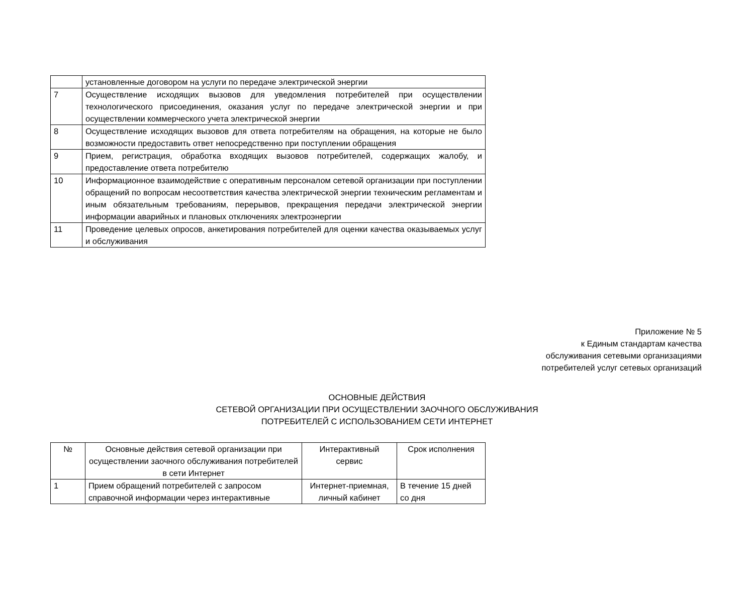| | установленные договором на услуги по передаче электрической энергии |
| 7 | Осуществление исходящих вызовов для уведомления потребителей при осуществлении технологического присоединения, оказания услуг по передаче электрической энергии и при осуществлении коммерческого учета электрической энергии |
| 8 | Осуществление исходящих вызовов для ответа потребителям на обращения, на которые не было возможности предоставить ответ непосредственно при поступлении обращения |
| 9 | Прием, регистрация, обработка входящих вызовов потребителей, содержащих жалобу, и предоставление ответа потребителю |
| 10 | Информационное взаимодействие с оперативным персоналом сетевой организации при поступлении обращений по вопросам несоответствия качества электрической энергии техническим регламентам и иным обязательным требованиям, перерывов, прекращения передачи электрической энергии информации аварийных и плановых отключениях электроэнергии |
| 11 | Проведение целевых опросов, анкетирования потребителей для оценки качества оказываемых услуг и обслуживания |
Приложение № 5
к Единым стандартам качества
обслуживания сетевыми организациями
потребителей услуг сетевых организаций
ОСНОВНЫЕ ДЕЙСТВИЯ
СЕТЕВОЙ ОРГАНИЗАЦИИ ПРИ ОСУЩЕСТВЛЕНИИ ЗАОЧНОГО ОБСЛУЖИВАНИЯ
ПОТРЕБИТЕЛЕЙ С ИСПОЛЬЗОВАНИЕМ СЕТИ ИНТЕРНЕТ
| № | Основные действия сетевой организации при осуществлении заочного обслуживания потребителей в сети Интернет | Интерактивный сервис | Срок исполнения |
| 1 | Прием обращений потребителей с запросом справочной информации через интерактивные | Интернет-приемная, личный кабинет | В течение 15 дней со дня |